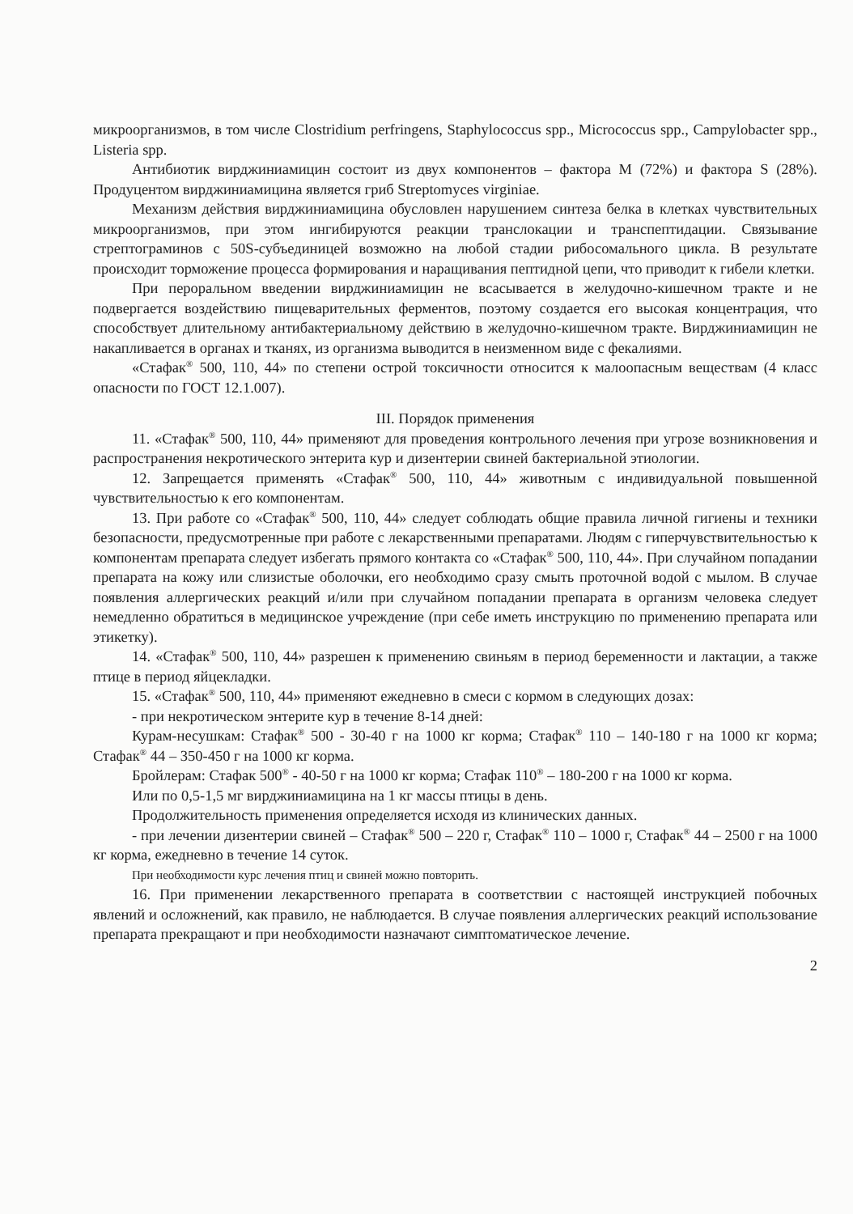микроорганизмов, в том числе Clostridium perfringens, Staphylococcus spp., Micrococcus spp., Campylobacter spp., Listeria spp.
Антибиотик вирджиниамицин состоит из двух компонентов – фактора M (72%) и фактора S (28%). Продуцентом вирджиниамицина является гриб Streptomyces virginiae.
Механизм действия вирджиниамицина обусловлен нарушением синтеза белка в клетках чувствительных микроорганизмов, при этом ингибируются реакции транслокации и транспептидации. Связывание стрептограминов с 50S-субъединицей возможно на любой стадии рибосомального цикла. В результате происходит торможение процесса формирования и наращивания пептидной цепи, что приводит к гибели клетки.
При пероральном введении вирджиниамицин не всасывается в желудочно-кишечном тракте и не подвергается воздействию пищеварительных ферментов, поэтому создается его высокая концентрация, что способствует длительному антибактериальному действию в желудочно-кишечном тракте. Вирджиниамицин не накапливается в органах и тканях, из организма выводится в неизменном виде с фекалиями.
«Стафак<sup>®</sup> 500, 110, 44» по степени острой токсичности относится к малоопасным веществам (4 класс опасности по ГОСТ 12.1.007).
III. Порядок применения
11. «Стафак<sup>®</sup> 500, 110, 44» применяют для проведения контрольного лечения при угрозе возникновения и распространения некротического энтерита кур и дизентерии свиней бактериальной этиологии.
12. Запрещается применять «Стафак<sup>®</sup> 500, 110, 44» животным с индивидуальной повышенной чувствительностью к его компонентам.
13. При работе со «Стафак<sup>®</sup> 500, 110, 44» следует соблюдать общие правила личной гигиены и техники безопасности, предусмотренные при работе с лекарственными препаратами. Людям с гиперчувствительностью к компонентам препарата следует избегать прямого контакта со «Стафак<sup>®</sup> 500, 110, 44». При случайном попадании препарата на кожу или слизистые оболочки, его необходимо сразу смыть проточной водой с мылом. В случае появления аллергических реакций и/или при случайном попадании препарата в организм человека следует немедленно обратиться в медицинское учреждение (при себе иметь инструкцию по применению препарата или этикетку).
14. «Стафак<sup>®</sup> 500, 110, 44» разрешен к применению свиньям в период беременности и лактации, а также птице в период яйцекладки.
15. «Стафак<sup>®</sup> 500, 110, 44» применяют ежедневно в смеси с кормом в следующих дозах:
- при некротическом энтерите кур в течение 8-14 дней:
Курам-несушкам: Стафак<sup>®</sup> 500 - 30-40 г на 1000 кг корма; Стафак<sup>®</sup> 110 – 140-180 г на 1000 кг корма; Стафак<sup>®</sup> 44 – 350-450 г на 1000 кг корма.
Бройлерам: Стафак 500<sup>®</sup> - 40-50 г на 1000 кг корма; Стафак 110<sup>®</sup> – 180-200 г на 1000 кг корма.
Или по 0,5-1,5 мг вирджиниамицина на 1 кг массы птицы в день.
Продолжительность применения определяется исходя из клинических данных.
- при лечении дизентерии свиней – Стафак<sup>®</sup> 500 – 220 г, Стафак<sup>®</sup> 110 – 1000 г, Стафак<sup>®</sup> 44 – 2500 г на 1000 кг корма, ежедневно в течение 14 суток.
При необходимости курс лечения птиц и свиней можно повторить.
16. При применении лекарственного препарата в соответствии с настоящей инструкцией побочных явлений и осложнений, как правило, не наблюдается. В случае появления аллергических реакций использование препарата прекращают и при необходимости назначают симптоматическое лечение.
2